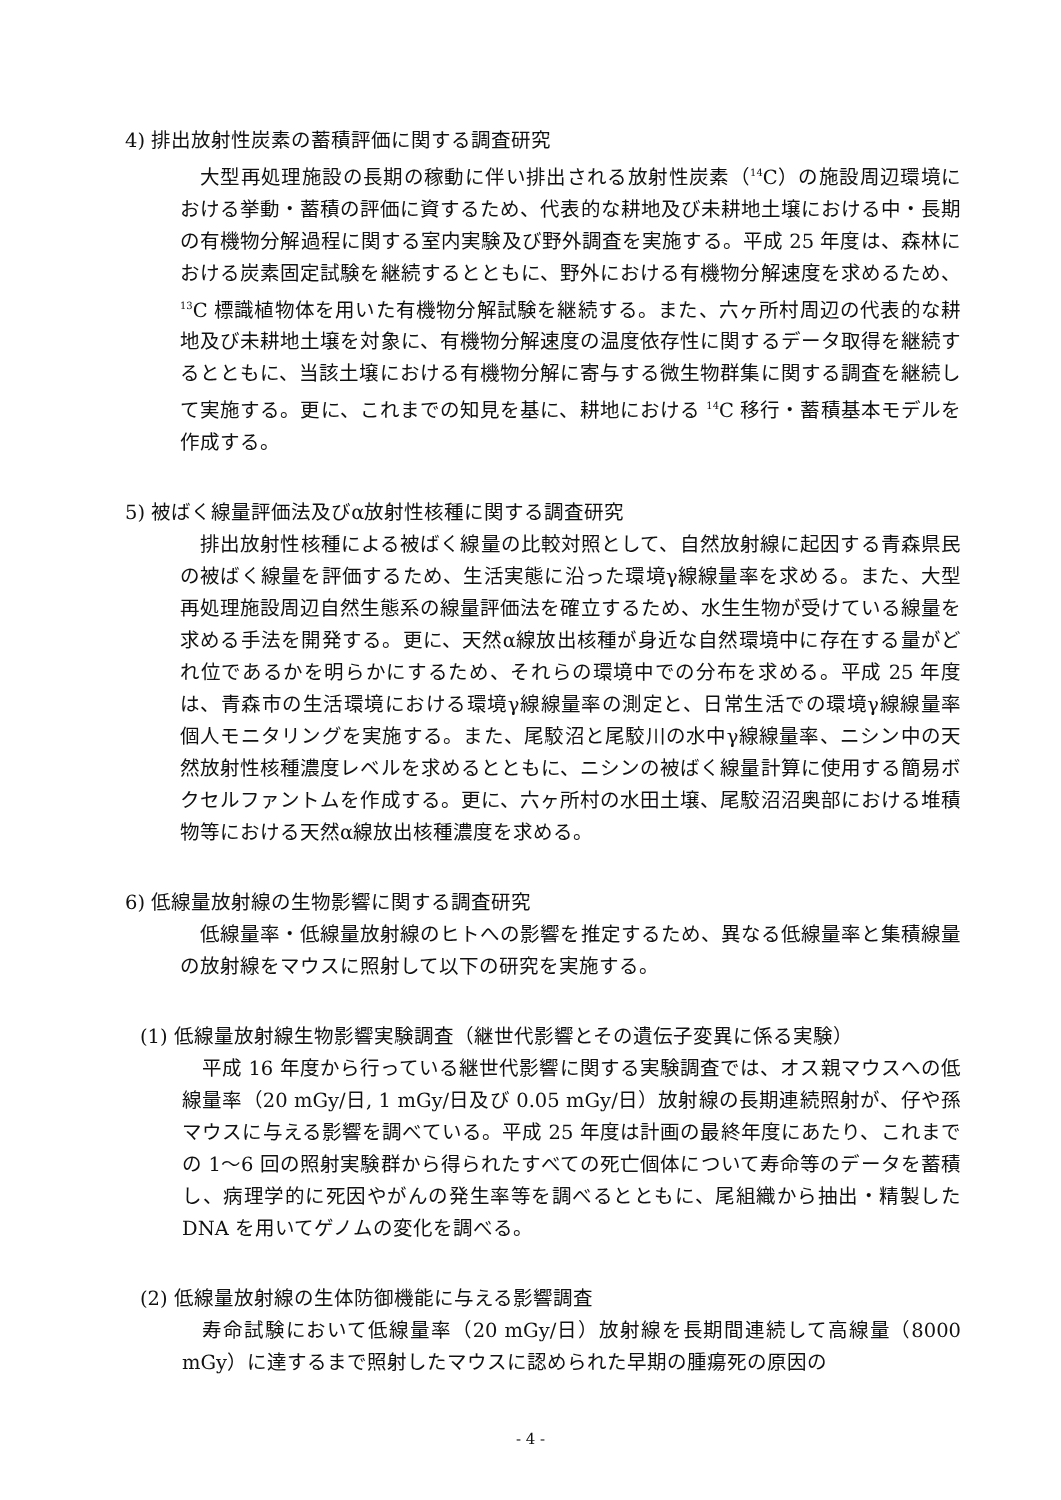4) 排出放射性炭素の蓄積評価に関する調査研究
大型再処理施設の長期の稼動に伴い排出される放射性炭素（<sup>14</sup>C）の施設周辺環境における挙動・蓄積の評価に資するため、代表的な耕地及び未耕地土壌における中・長期の有機物分解過程に関する室内実験及び野外調査を実施する。平成 25 年度は、森林における炭素固定試験を継続するとともに、野外における有機物分解速度を求めるため、<sup>13</sup>C 標識植物体を用いた有機物分解試験を継続する。また、六ヶ所村周辺の代表的な耕地及び未耕地土壌を対象に、有機物分解速度の温度依存性に関するデータ取得を継続するとともに、当該土壌における有機物分解に寄与する微生物群集に関する調査を継続して実施する。更に、これまでの知見を基に、耕地における <sup>14</sup>C 移行・蓄積基本モデルを作成する。
5) 被ばく線量評価法及びα放射性核種に関する調査研究
排出放射性核種による被ばく線量の比較対照として、自然放射線に起因する青森県民の被ばく線量を評価するため、生活実態に沿った環境γ線線量率を求める。また、大型再処理施設周辺自然生態系の線量評価法を確立するため、水生生物が受けている線量を求める手法を開発する。更に、天然α線放出核種が身近な自然環境中に存在する量がどれ位であるかを明らかにするため、それらの環境中での分布を求める。平成 25 年度は、青森市の生活環境における環境γ線線量率の測定と、日常生活での環境γ線線量率個人モニタリングを実施する。また、尾駮沼と尾駮川の水中γ線線量率、ニシン中の天然放射性核種濃度レベルを求めるとともに、ニシンの被ばく線量計算に使用する簡易ボクセルファントムを作成する。更に、六ヶ所村の水田土壌、尾駮沼沼奥部における堆積物等における天然α線放出核種濃度を求める。
6) 低線量放射線の生物影響に関する調査研究
低線量率・低線量放射線のヒトへの影響を推定するため、異なる低線量率と集積線量の放射線をマウスに照射して以下の研究を実施する。
(1) 低線量放射線生物影響実験調査（継世代影響とその遺伝子変異に係る実験）
平成 16 年度から行っている継世代影響に関する実験調査では、オス親マウスへの低線量率（20 mGy/日, 1 mGy/日及び 0.05 mGy/日）放射線の長期連続照射が、仔や孫マウスに与える影響を調べている。平成 25 年度は計画の最終年度にあたり、これまでの 1～6 回の照射実験群から得られたすべての死亡個体について寿命等のデータを蓄積し、病理学的に死因やがんの発生率等を調べるとともに、尾組織から抽出・精製した DNA を用いてゲノムの変化を調べる。
(2) 低線量放射線の生体防御機能に与える影響調査
寿命試験において低線量率（20 mGy/日）放射線を長期間連続して高線量（8000 mGy）に達するまで照射したマウスに認められた早期の腫瘍死の原因の
- 4 -